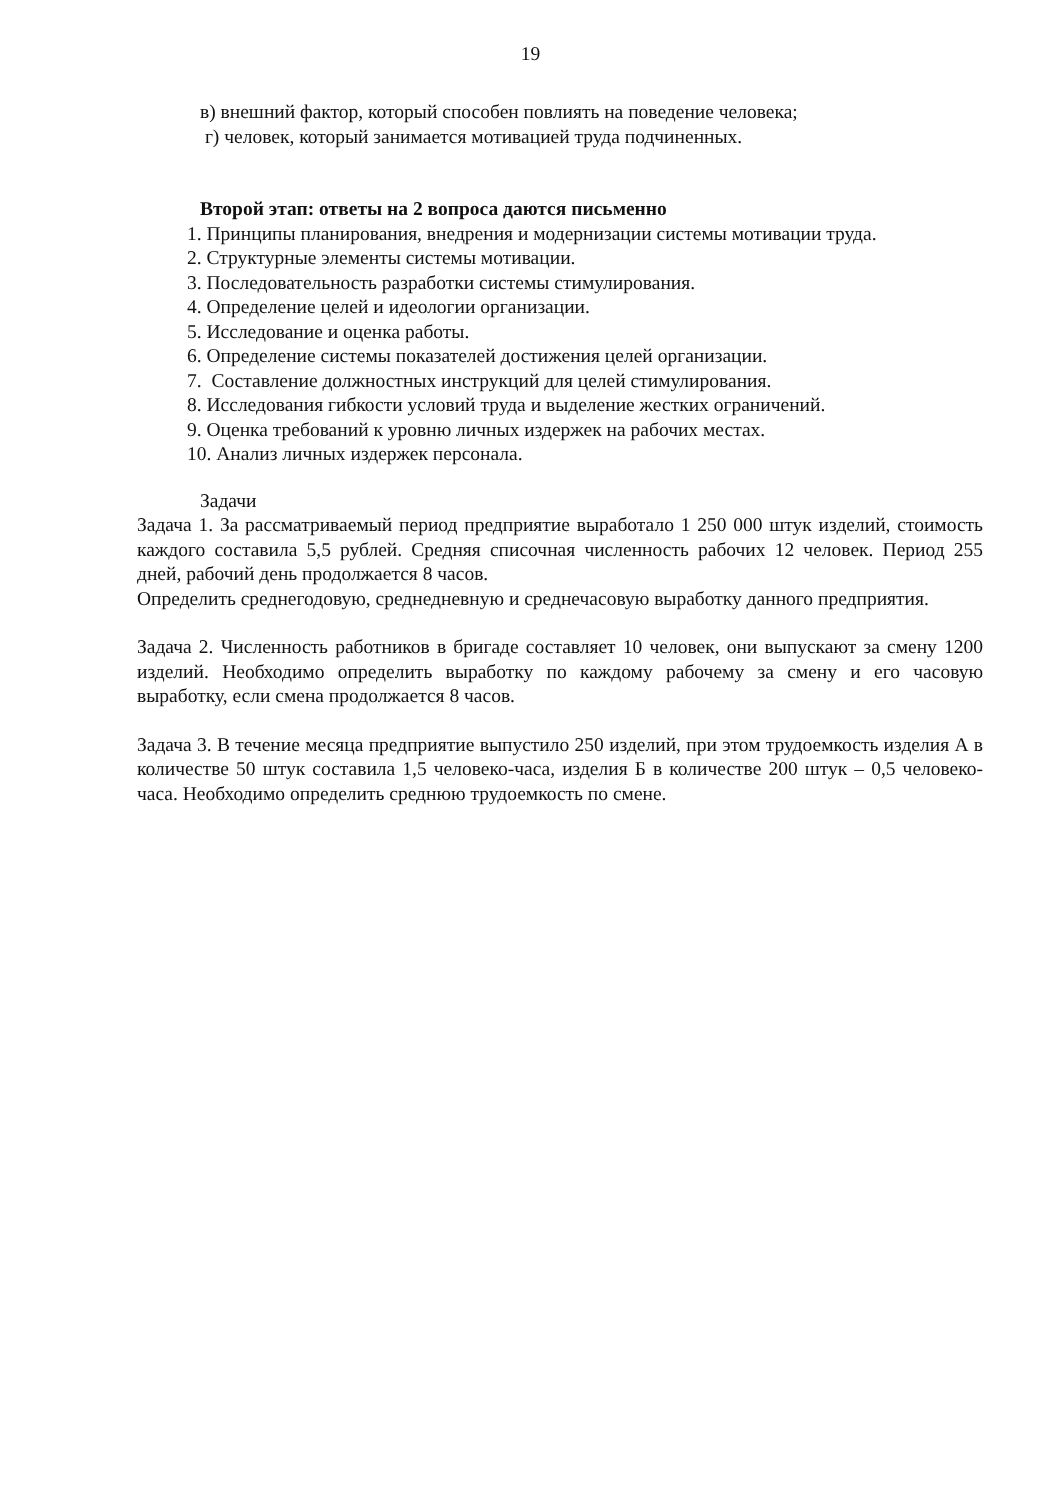19
в) внешний фактор, который способен повлиять на поведение человека;
г) человек, который занимается мотивацией труда подчиненных.
Второй этап: ответы на 2 вопроса даются письменно
1. Принципы планирования, внедрения и модернизации системы мотивации труда.
2. Структурные элементы системы мотивации.
3. Последовательность разработки системы стимулирования.
4. Определение целей и идеологии организации.
5. Исследование и оценка работы.
6. Определение системы показателей достижения целей организации.
7. Составление должностных инструкций для целей стимулирования.
8. Исследования гибкости условий труда и выделение жестких ограничений.
9. Оценка требований к уровню личных издержек на рабочих местах.
10. Анализ личных издержек персонала.
Задачи
Задача 1. За рассматриваемый период предприятие выработало 1 250 000 штук изделий, стоимость каждого составила 5,5 рублей. Средняя списочная численность рабочих 12 человек. Период 255 дней, рабочий день продолжается 8 часов.
Определить среднегодовую, среднедневную и среднечасовую выработку данного предприятия.
Задача 2. Численность работников в бригаде составляет 10 человек, они выпускают за смену 1200 изделий. Необходимо определить выработку по каждому рабочему за смену и его часовую выработку, если смена продолжается 8 часов.
Задача 3. В течение месяца предприятие выпустило 250 изделий, при этом трудоемкость изделия А в количестве 50 штук составила 1,5 человеко-часа, изделия Б в количестве 200 штук – 0,5 человеко-часа. Необходимо определить среднюю трудоемкость по смене.